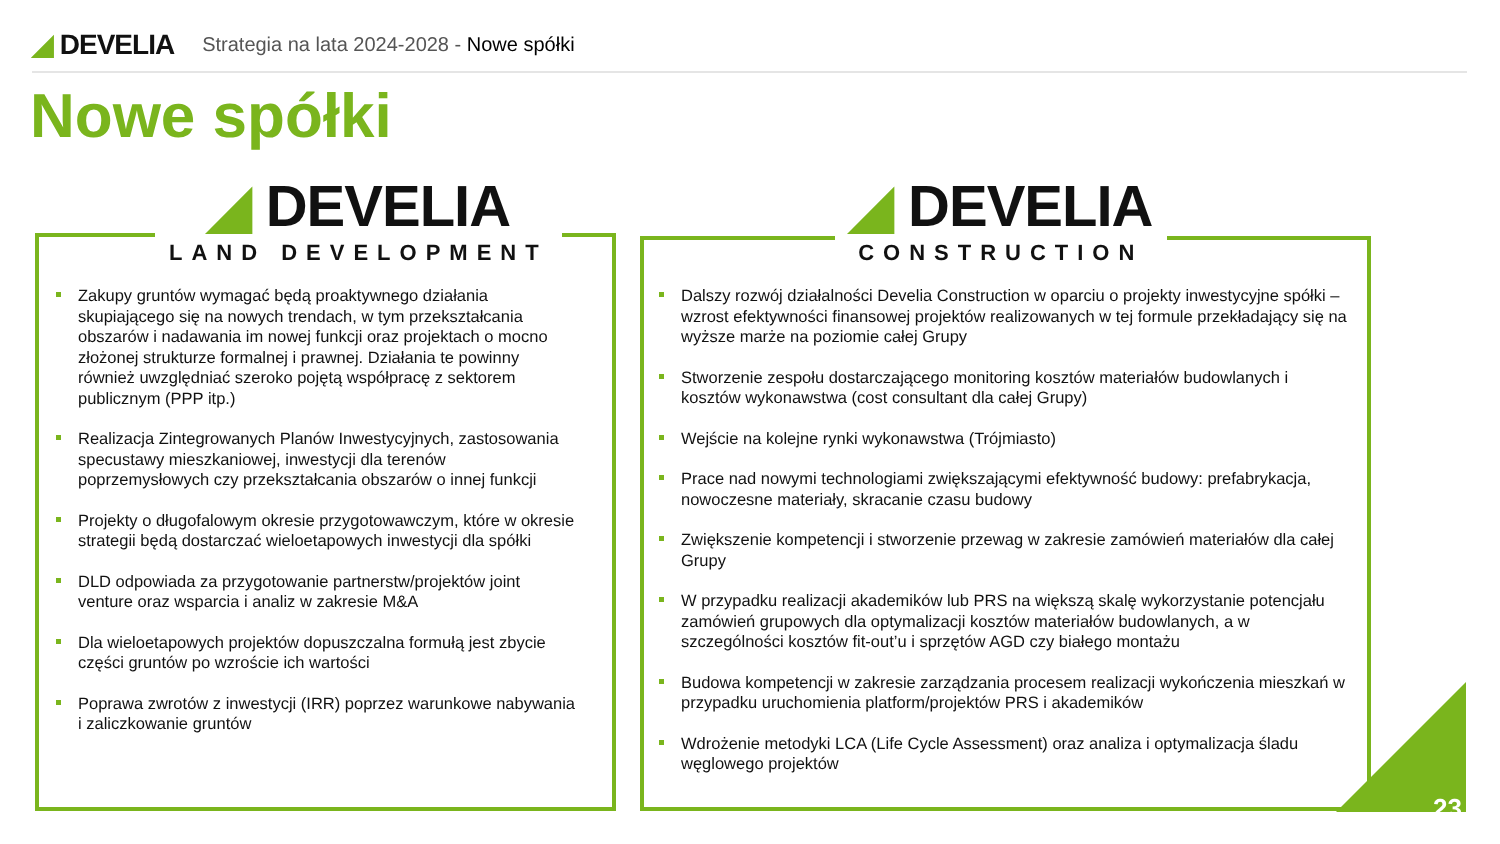◢ DEVELIA
Strategia na lata 2024-2028 - Nowe spółki
Nowe spółki
◢ DEVELIA
LAND DEVELOPMENT
◢ DEVELIA
CONSTRUCTION
Zakupy gruntów wymagać będą proaktywnego działania skupiającego się na nowych trendach, w tym przekształcania obszarów i nadawania im nowej funkcji oraz projektach o mocno złożonej strukturze formalnej i prawnej. Działania te powinny również uwzględniać szeroko pojętą współpracę z sektorem publicznym (PPP itp.)
Realizacja Zintegrowanych Planów Inwestycyjnych, zastosowania specustawy mieszkaniowej, inwestycji dla terenów poprzemysłowych czy przekształcania obszarów o innej funkcji
Projekty o długofalowym okresie przygotowawczym, które w okresie strategii będą dostarczać wieloetapowych inwestycji dla spółki
DLD odpowiada za przygotowanie partnerstw/projektów joint venture oraz wsparcia i analiz w zakresie M&A
Dla wieloetapowych projektów dopuszczalna formułą jest zbycie części gruntów po wzroście ich wartości
Poprawa zwrotów z inwestycji (IRR) poprzez warunkowe nabywania i zaliczkowanie gruntów
Dalszy rozwój działalności Develia Construction w oparciu o projekty inwestycyjne spółki – wzrost efektywności finansowej projektów realizowanych w tej formule przekładający się na wyższe marże na poziomie całej Grupy
Stworzenie zespołu dostarczającego monitoring kosztów materiałów budowlanych i kosztów wykonawstwa (cost consultant dla całej Grupy)
Wejście na kolejne rynki wykonawstwa (Trójmiasto)
Prace nad nowymi technologiami zwiększającymi efektywność budowy: prefabrykacja, nowoczesne materiały, skracanie czasu budowy
Zwiększenie kompetencji i stworzenie przewag w zakresie zamówień materiałów dla całej Grupy
W przypadku realizacji akademików lub PRS na większą skalę wykorzystanie potencjału zamówień grupowych dla optymalizacji kosztów materiałów budowlanych, a w szczególności kosztów fit-out’u i sprzętów AGD czy białego montażu
Budowa kompetencji w zakresie zarządzania procesem realizacji wykończenia mieszkań w przypadku uruchomienia platform/projektów PRS i akademików
Wdrożenie metodyki LCA (Life Cycle Assessment) oraz analiza i optymalizacja śladu węglowego projektów
23